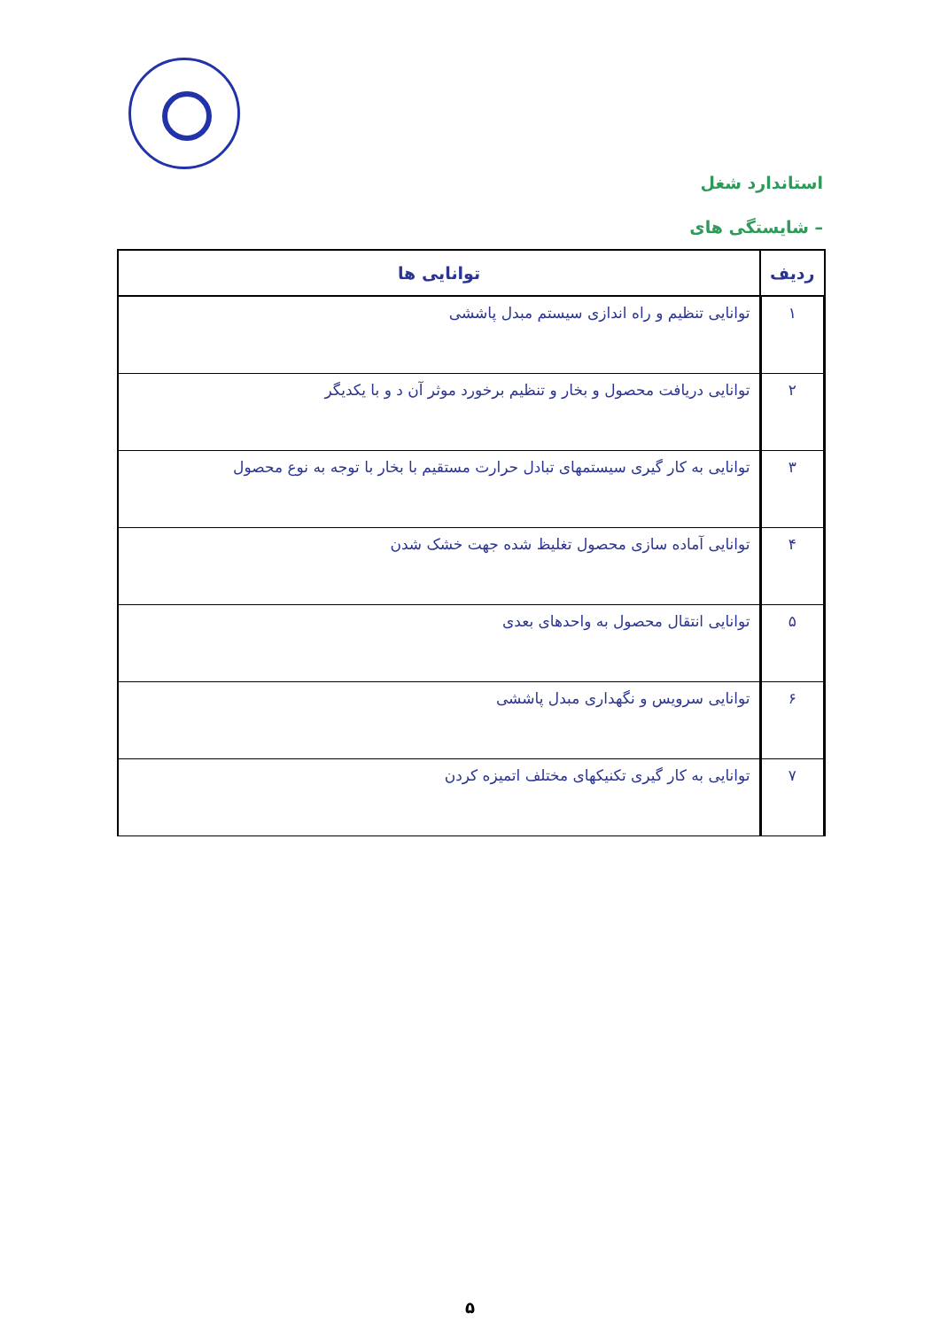استاندارد شغل
– شایستگی های
| ردیف | توانایی ها |
| --- | --- |
| ۱ | توانایی تنظیم و راه اندازی سیستم مبدل پاششی |
| ۲ | توانایی دریافت محصول و بخار و تنظیم برخورد موثر آن د و با یکدیگر |
| ۳ | توانایی به کار گیری سیستمهای تبادل حرارت مستقیم با بخار با توجه به نوع محصول |
| ۴ | توانایی آماده سازی محصول تغلیظ شده جهت خشک شدن |
| ۵ | توانایی انتقال محصول به واحدهای بعدی |
| ۶ | توانایی سرویس و نگهداری مبدل پاششی |
| ۷ | توانایی به کار گیری تکنیکهای مختلف اتمیزه کردن |
۵